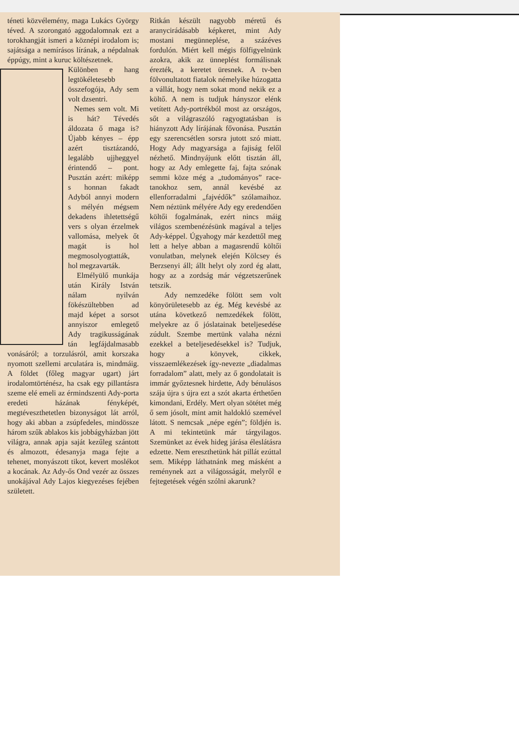téneti közvélemény, maga Lukács György téved. A szorongató aggodalomnak ezt a torokhangját ismeri a köznépi irodalom is; sajátsága a nemírásos lírának, a népdalnak éppúgy, mint a kuruc költészetnek.
Különben e hang legtökéletesebb összefogója, Ady sem volt dzsentri.
Nemes sem volt. Mi is hát? Tévedés áldozata ő maga is? Újabb kényes – épp azért tisztázandó, legalább ujjheggyel érintendő – pont. Pusztán azért: miképp s honnan fakadt Adyból annyi modern s mélyén mégsem dekadens ihletettségű vers s olyan érzelmek vallomása, melyek őt magát is hol megmosolyogtatták, hol megzavarták.
Elmélyülő munkája után Király István nálam nyilván fökészültebben ad majd képet a sorsot annyiszor emlegető Ady tragikusságának tán legfájdalmasabb vonásáról; a torzulásról, amit korszaka nyomott szellemi arculatára is, mindmáig. A földet (főleg magyar ugart) járt irodalomtörténész, ha csak egy pillantásra szeme elé emeli az érmindszenti Ady-porta eredeti házának fényképét, megtéveszthetetlen bizonyságot lát arról, hogy aki abban a zsúpfedeles, mindössze három szűk ablakos kis jobbágyházban jött világra, annak apja saját kezűleg szántott és almozott, édesanyja maga fejte a tehenet, monyászott tikot, kevert moslékot a kocának. Az Ady-ős Ond vezér az összes unokájával Ady Lajos kiegyezéses fejében született.
Ritkán készült nagyobb méretű és aranycirádásabb képkeret, mint Ady mostani megünneplése, a százéves fordulón. Miért kell mégis fölfigyelnünk azokra, akik az ünneplést formálisnak érezték, a keretet üresnek. A tv-ben fölvonultatott fiatalok némelyike húzogatta a vállát, hogy nem sokat mond nekik ez a költő. A nem is tudjuk hányszor elénk vetített Ady-portrékból most az országos, sőt a világraszóló ragyogtatásban is hiányzott Ady lírájának fővonása. Pusztán egy szerencsétlen sorsra jutott szó miatt. Hogy Ady magyarsága a fajiság felől nézhető. Mindnyájunk előtt tisztán áll, hogy az Ady emlegette faj, fajta szónak semmi köze még a „tudományos” race-tanokhoz sem, annál kevésbé az ellenforradalmi „fajvédők” szólamaihoz. Nem néztünk mélyére Ady egy eredendően költői fogalmának, ezért nincs máig világos szembenézésünk magával a teljes Ady-képpel. Úgyahogy már kezdettől meg lett a helye abban a magasrendű költői vonulatban, melynek elején Kölcsey és Berzsenyi áll; állt helyt oly zord ég alatt, hogy az a zordság már végzetszerűnek tetszik.
Ady nemzedéke fölött sem volt könyörületesebb az ég. Még kevésbé az utána következő nemzedékek fölött, melyekre az ő jóslatainak beteljesedése zúdult. Szembe mertünk valaha nézni ezekkel a beteljesedésekkel is? Tudjuk, hogy a könyvek, cikkek, visszaemlékezések így-nevezte „diadalmas forradalom” alatt, mely az ő gondolatait is immár győztesnek hirdette, Ady bénulásos szája újra s újra ezt a szót akarta érthetően kimondani, Erdély. Mert olyan sötétet még ő sem jósolt, mint amit haldokló szemével látott. S nemcsak „népe egén”; földjén is. A mi tekintetünk már tárgyilagos. Szemünket az évek hideg járása éleslátásra edzette. Nem ereszthetünk hát pillát ezúttal sem. Miképp láthatnánk meg másként a reménynek azt a világosságát, melyről e fejtegetések végén szólni akarunk?